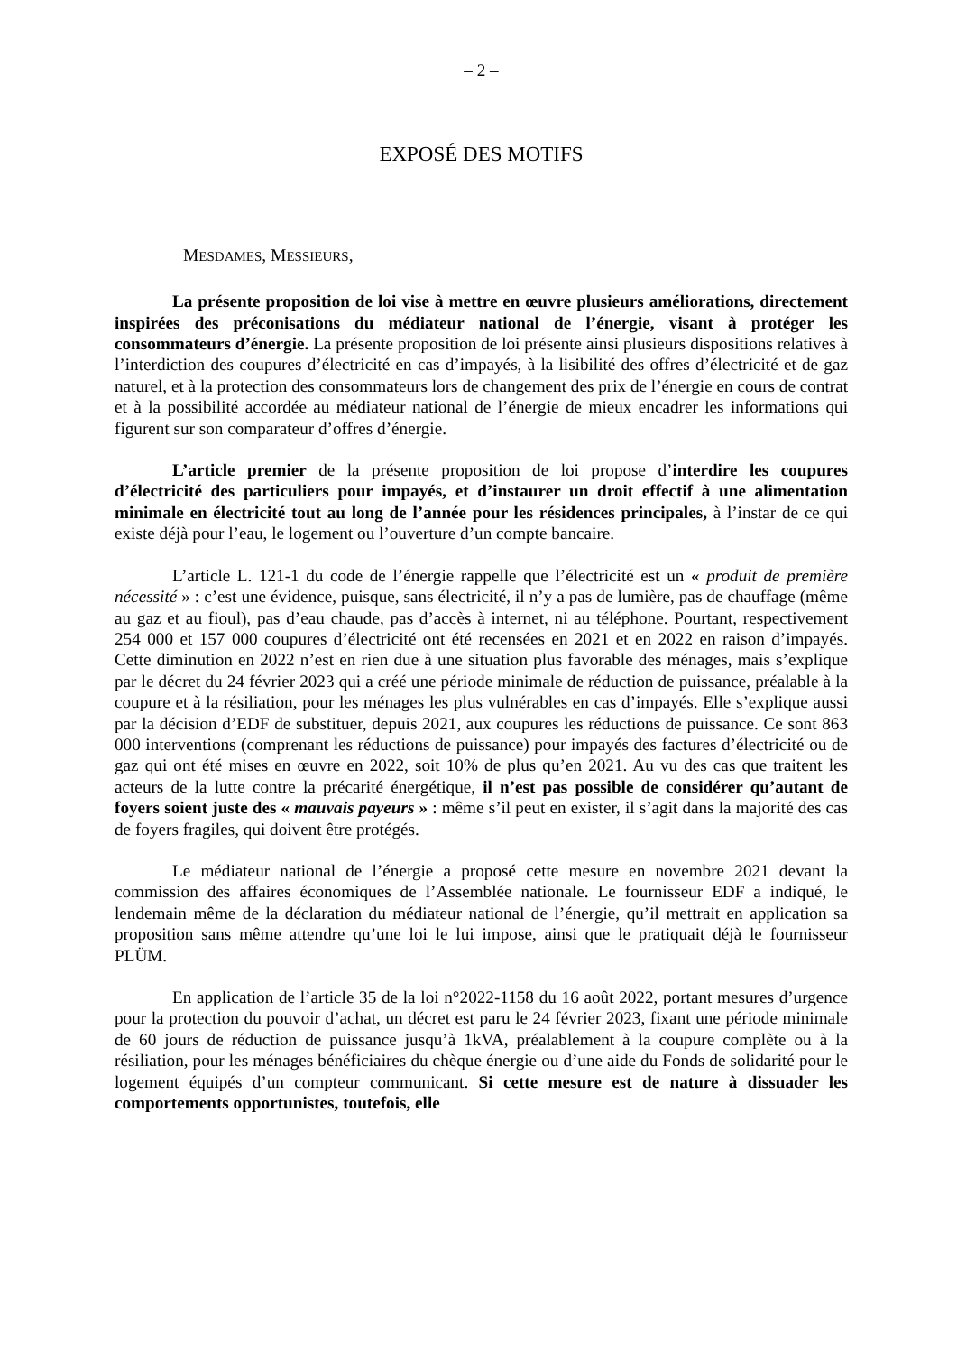– 2 –
EXPOSÉ DES MOTIFS
MESDAMES, MESSIEURS,
La présente proposition de loi vise à mettre en œuvre plusieurs améliorations, directement inspirées des préconisations du médiateur national de l’énergie, visant à protéger les consommateurs d’énergie. La présente proposition de loi présente ainsi plusieurs dispositions relatives à l’interdiction des coupures d’électricité en cas d’impayés, à la lisibilité des offres d’électricité et de gaz naturel, et à la protection des consommateurs lors de changement des prix de l’énergie en cours de contrat et à la possibilité accordée au médiateur national de l’énergie de mieux encadrer les informations qui figurent sur son comparateur d’offres d’énergie.
L’article premier de la présente proposition de loi propose d’interdire les coupures d’électricité des particuliers pour impayés, et d’instaurer un droit effectif à une alimentation minimale en électricité tout au long de l’année pour les résidences principales, à l’instar de ce qui existe déjà pour l’eau, le logement ou l’ouverture d’un compte bancaire.
L’article L. 121-1 du code de l’énergie rappelle que l’électricité est un « produit de première nécessité » : c’est une évidence, puisque, sans électricité, il n’y a pas de lumière, pas de chauffage (même au gaz et au fioul), pas d’eau chaude, pas d’accès à internet, ni au téléphone. Pourtant, respectivement 254 000 et 157 000 coupures d’électricité ont été recensées en 2021 et en 2022 en raison d’impayés. Cette diminution en 2022 n’est en rien due à une situation plus favorable des ménages, mais s’explique par le décret du 24 février 2023 qui a créé une période minimale de réduction de puissance, préalable à la coupure et à la résiliation, pour les ménages les plus vulnérables en cas d’impayés. Elle s’explique aussi par la décision d’EDF de substituer, depuis 2021, aux coupures les réductions de puissance. Ce sont 863 000 interventions (comprenant les réductions de puissance) pour impayés des factures d’électricité ou de gaz qui ont été mises en œuvre en 2022, soit 10% de plus qu’en 2021. Au vu des cas que traitent les acteurs de la lutte contre la précarité énergétique, il n’est pas possible de considérer qu’autant de foyers soient juste des « mauvais payeurs » : même s’il peut en exister, il s’agit dans la majorité des cas de foyers fragiles, qui doivent être protégés.
Le médiateur national de l’énergie a proposé cette mesure en novembre 2021 devant la commission des affaires économiques de l’Assemblée nationale. Le fournisseur EDF a indiqué, le lendemain même de la déclaration du médiateur national de l’énergie, qu’il mettrait en application sa proposition sans même attendre qu’une loi le lui impose, ainsi que le pratiquait déjà le fournisseur PLÜM.
En application de l’article 35 de la loi n°2022-1158 du 16 août 2022, portant mesures d’urgence pour la protection du pouvoir d’achat, un décret est paru le 24 février 2023, fixant une période minimale de 60 jours de réduction de puissance jusqu’à 1kVA, préalablement à la coupure complète ou à la résiliation, pour les ménages bénéficiaires du chèque énergie ou d’une aide du Fonds de solidarité pour le logement équipés d’un compteur communicant. Si cette mesure est de nature à dissuader les comportements opportunistes, toutefois, elle